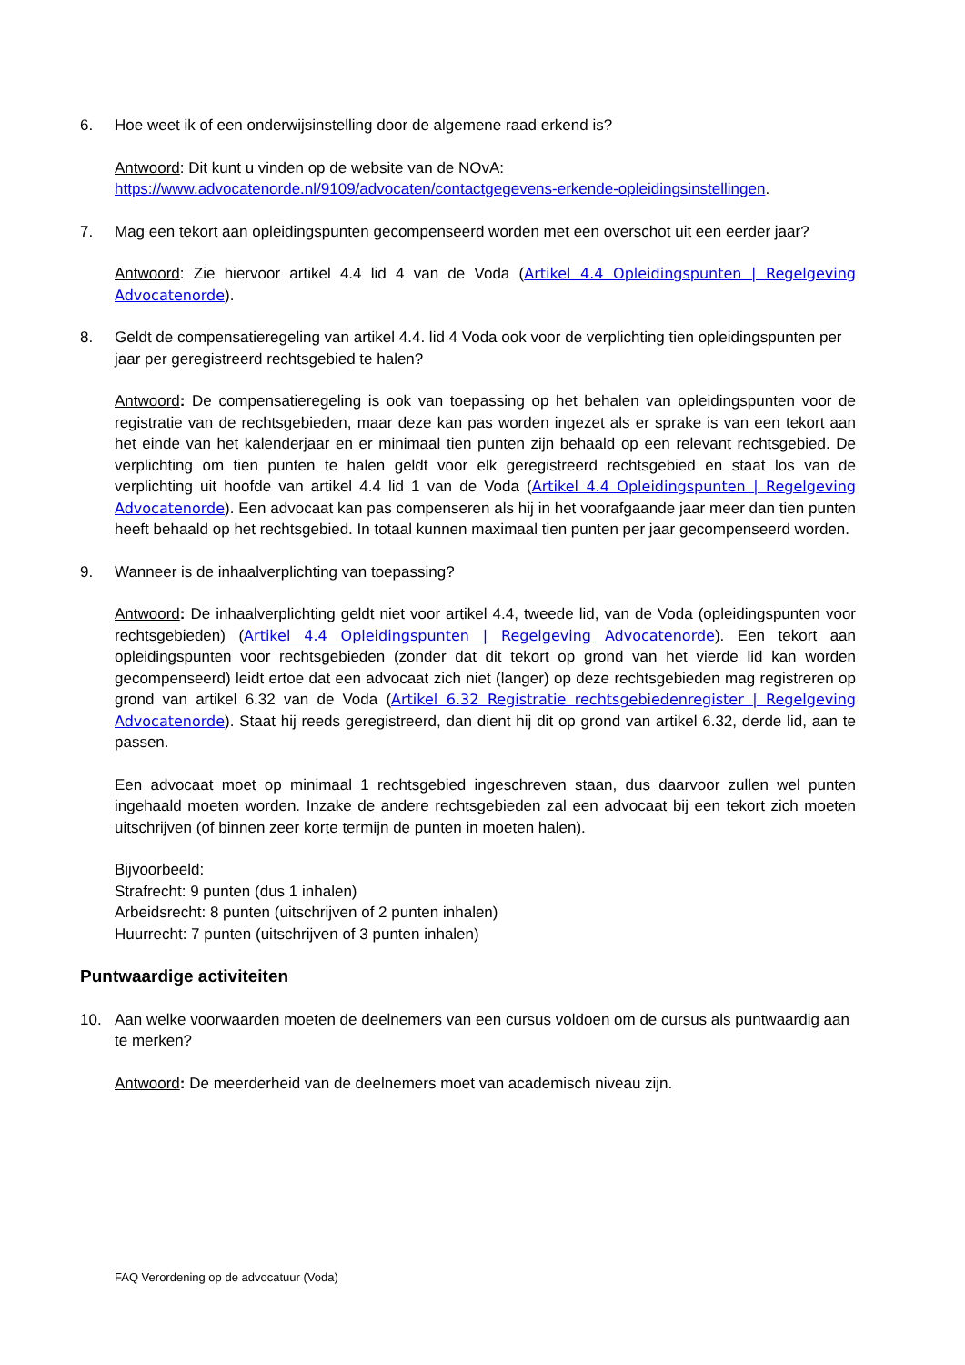6. Hoe weet ik of een onderwijsinstelling door de algemene raad erkend is?
Antwoord: Dit kunt u vinden op de website van de NOvA:
https://www.advocatenorde.nl/9109/advocaten/contactgegevens-erkende-opleidingsinstellingen.
7. Mag een tekort aan opleidingspunten gecompenseerd worden met een overschot uit een eerder jaar?
Antwoord: Zie hiervoor artikel 4.4 lid 4 van de Voda (Artikel 4.4 Opleidingspunten | Regelgeving Advocatenorde).
8. Geldt de compensatieregeling van artikel 4.4. lid 4 Voda ook voor de verplichting tien opleidingspunten per jaar per geregistreerd rechtsgebied te halen?
Antwoord: De compensatieregeling is ook van toepassing op het behalen van opleidingspunten voor de registratie van de rechtsgebieden, maar deze kan pas worden ingezet als er sprake is van een tekort aan het einde van het kalenderjaar en er minimaal tien punten zijn behaald op een relevant rechtsgebied. De verplichting om tien punten te halen geldt voor elk geregistreerd rechtsgebied en staat los van de verplichting uit hoofde van artikel 4.4 lid 1 van de Voda (Artikel 4.4 Opleidingspunten | Regelgeving Advocatenorde). Een advocaat kan pas compenseren als hij in het voorafgaande jaar meer dan tien punten heeft behaald op het rechtsgebied. In totaal kunnen maximaal tien punten per jaar gecompenseerd worden.
9. Wanneer is de inhaalverplichting van toepassing?
Antwoord: De inhaalverplichting geldt niet voor artikel 4.4, tweede lid, van de Voda (opleidingspunten voor rechtsgebieden) (Artikel 4.4 Opleidingspunten | Regelgeving Advocatenorde). Een tekort aan opleidingspunten voor rechtsgebieden (zonder dat dit tekort op grond van het vierde lid kan worden gecompenseerd) leidt ertoe dat een advocaat zich niet (langer) op deze rechtsgebieden mag registreren op grond van artikel 6.32 van de Voda (Artikel 6.32 Registratie rechtsgebiedenregister | Regelgeving Advocatenorde). Staat hij reeds geregistreerd, dan dient hij dit op grond van artikel 6.32, derde lid, aan te passen.
Een advocaat moet op minimaal 1 rechtsgebied ingeschreven staan, dus daarvoor zullen wel punten ingehaald moeten worden. Inzake de andere rechtsgebieden zal een advocaat bij een tekort zich moeten uitschrijven (of binnen zeer korte termijn de punten in moeten halen).
Bijvoorbeeld:
Strafrecht: 9 punten (dus 1 inhalen)
Arbeidsrecht: 8 punten (uitschrijven of 2 punten inhalen)
Huurrecht: 7 punten (uitschrijven of 3 punten inhalen)
Puntwaardige activiteiten
10. Aan welke voorwaarden moeten de deelnemers van een cursus voldoen om de cursus als puntwaardig aan te merken?
Antwoord: De meerderheid van de deelnemers moet van academisch niveau zijn.
FAQ Verordening op de advocatuur (Voda)